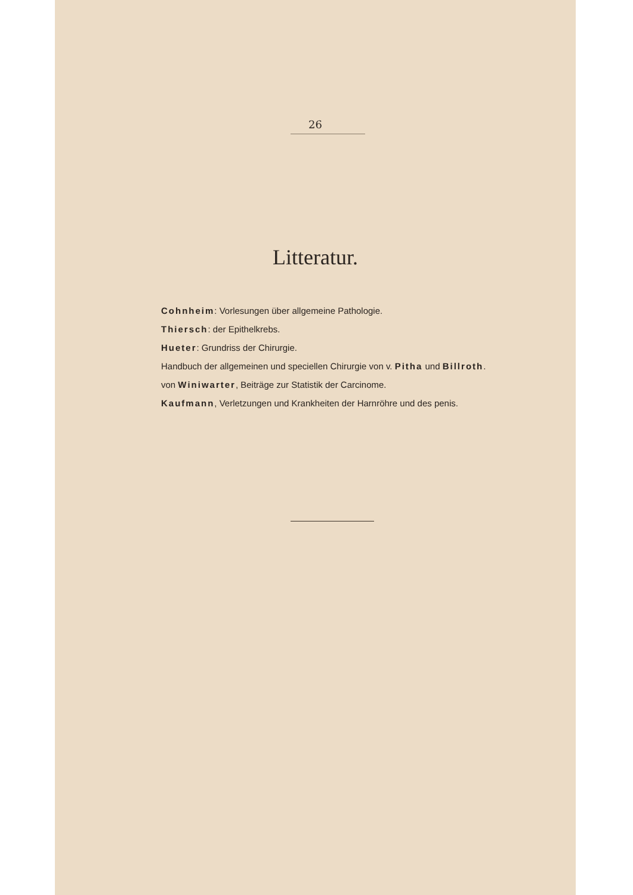26
Litteratur.
Cohnheim: Vorlesungen über allgemeine Pathologie.
Thiersch: der Epithelkrebs.
Hueter: Grundriss der Chirurgie.
Handbuch der allgemeinen und speciellen Chirurgie von v. Pitha und Billroth.
von Winiwarter, Beiträge zur Statistik der Carcinome.
Kaufmann, Verletzungen und Krankheiten der Harnröhre und des penis.